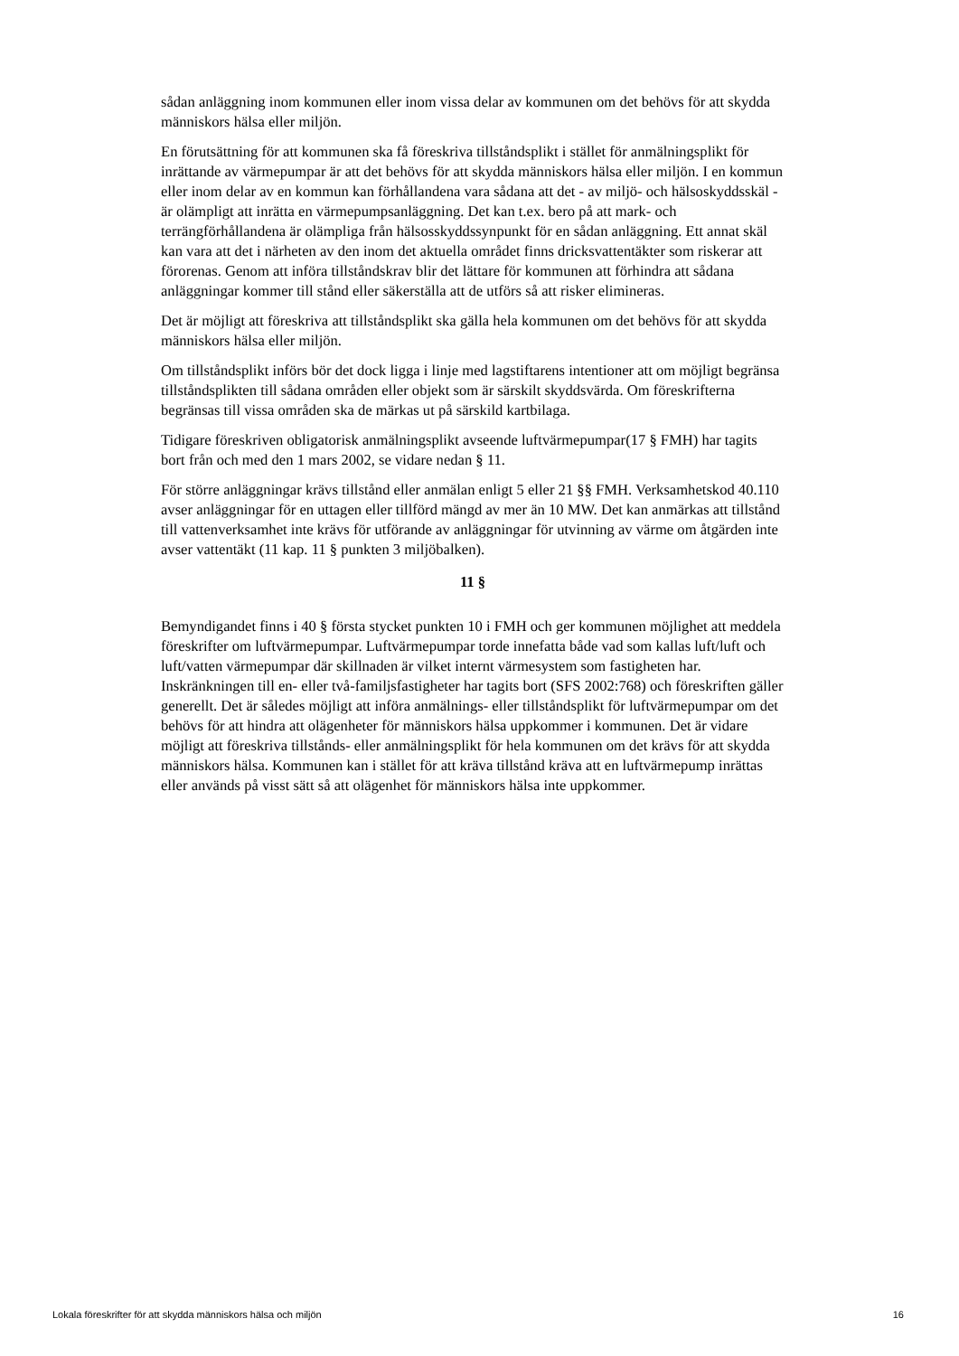sådan anläggning inom kommunen eller inom vissa delar av kommunen om det behövs för att skydda människors hälsa eller miljön.
En förutsättning för att kommunen ska få föreskriva tillståndsplikt i stället för anmälningsplikt för inrättande av värmepumpar är att det behövs för att skydda människors hälsa eller miljön. I en kommun eller inom delar av en kommun kan förhållandena vara sådana att det - av miljö- och hälsoskyddsskäl - är olämpligt att inrätta en värmepumpsanläggning. Det kan t.ex. bero på att mark- och terrängförhållandena är olämpliga från hälsosskyddssynpunkt för en sådan anläggning. Ett annat skäl kan vara att det i närheten av den inom det aktuella området finns dricksvattentäkter som riskerar att förorenas. Genom att införa tillståndskrav blir det lättare för kommunen att förhindra att sådana anläggningar kommer till stånd eller säkerställa att de utförs så att risker elimineras.
Det är möjligt att föreskriva att tillståndsplikt ska gälla hela kommunen om det behövs för att skydda människors hälsa eller miljön.
Om tillståndsplikt införs bör det dock ligga i linje med lagstiftarens intentioner att om möjligt begränsa tillståndsplikten till sådana områden eller objekt som är särskilt skyddsvärda. Om föreskrifterna begränsas till vissa områden ska de märkas ut på särskild kartbilaga.
Tidigare föreskriven obligatorisk anmälningsplikt avseende luftvärmepumpar(17 § FMH) har tagits bort från och med den 1 mars 2002, se vidare nedan § 11.
För större anläggningar krävs tillstånd eller anmälan enligt 5 eller 21 §§ FMH. Verksamhetskod 40.110 avser anläggningar för en uttagen eller tillförd mängd av mer än 10 MW. Det kan anmärkas att tillstånd till vattenverksamhet inte krävs för utförande av anläggningar för utvinning av värme om åtgärden inte avser vattentäkt (11 kap. 11 § punkten 3 miljöbalken).
11 §
Bemyndigandet finns i 40 § första stycket punkten 10 i FMH och ger kommunen möjlighet att meddela föreskrifter om luftvärmepumpar. Luftvärmepumpar torde innefatta både vad som kallas luft/luft och luft/vatten värmepumpar där skillnaden är vilket internt värmesystem som fastigheten har. Inskränkningen till en- eller två-familjsfastigheter har tagits bort (SFS 2002:768) och föreskriften gäller generellt. Det är således möjligt att införa anmälnings- eller tillståndsplikt för luftvärmepumpar om det behövs för att hindra att olägenheter för människors hälsa uppkommer i kommunen. Det är vidare möjligt att föreskriva tillstånds- eller anmälningsplikt för hela kommunen om det krävs för att skydda människors hälsa. Kommunen kan i stället för att kräva tillstånd kräva att en luftvärmepump inrättas eller används på visst sätt så att olägenhet för människors hälsa inte uppkommer.
Lokala föreskrifter för att skydda människors hälsa och miljön 16